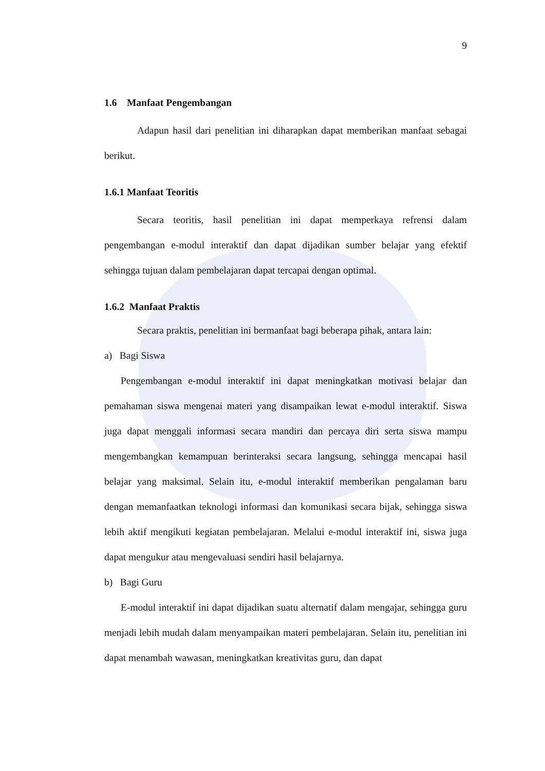9
1.6 Manfaat Pengembangan
Adapun hasil dari penelitian ini diharapkan dapat memberikan manfaat sebagai berikut.
1.6.1 Manfaat Teoritis
Secara teoritis, hasil penelitian ini dapat memperkaya refrensi dalam pengembangan e-modul interaktif dan dapat dijadikan sumber belajar yang efektif sehingga tujuan dalam pembelajaran dapat tercapai dengan optimal.
1.6.2 Manfaat Praktis
Secara praktis, penelitian ini bermanfaat bagi beberapa pihak, antara lain:
a) Bagi Siswa
Pengembangan e-modul interaktif ini dapat meningkatkan motivasi belajar dan pemahaman siswa mengenai materi yang disampaikan lewat e-modul interaktif. Siswa juga dapat menggali informasi secara mandiri dan percaya diri serta siswa mampu mengembangkan kemampuan berinteraksi secara langsung, sehingga mencapai hasil belajar yang maksimal. Selain itu, e-modul interaktif memberikan pengalaman baru dengan memanfaatkan teknologi informasi dan komunikasi secara bijak, sehingga siswa lebih aktif mengikuti kegiatan pembelajaran. Melalui e-modul interaktif ini, siswa juga dapat mengukur atau mengevaluasi sendiri hasil belajarnya.
b) Bagi Guru
E-modul interaktif ini dapat dijadikan suatu alternatif dalam mengajar, sehingga guru menjadi lebih mudah dalam menyampaikan materi pembelajaran. Selain itu, penelitian ini dapat menambah wawasan, meningkatkan kreativitas guru, dan dapat